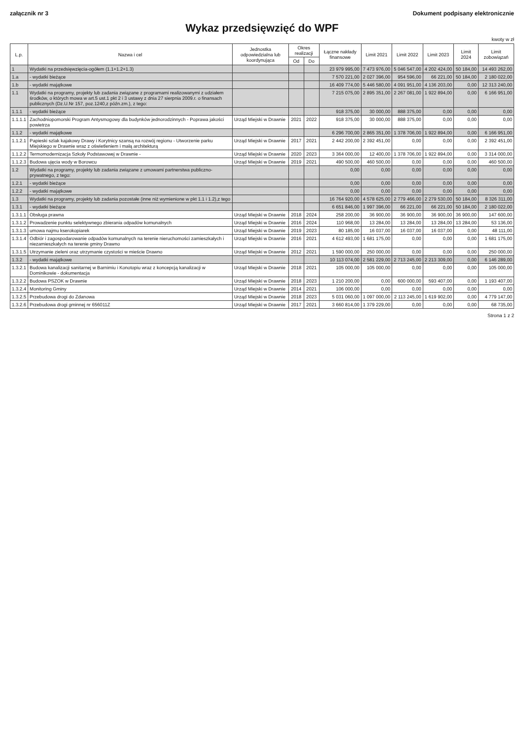załącznik nr 3 Dokument podpisany elektronicznie
Wykaz przedsięwzięć do WPF
kwoty w zł
| L.p. | Nazwa i cel | Jednostka odpowiedzialna lub koordynująca | Okres realizacji | | Łączne nakłady finansowe | Limit 2021 | Limit 2022 | Limit 2023 | Limit 2024 | Limit zobowiązań |
| --- | --- | --- | --- | --- | --- | --- | --- | --- | --- | --- |
| | | | Od | Do | | | | | | |
| 1 | Wydatki na przedsięwzięcia-ogółem (1.1+1.2+1.3) | | | | 23 979 995,00 | 7 473 976,00 | 5 046 547,00 | 4 202 424,00 | 50 184,00 | 14 493 262,00 |
| 1.a | - wydatki bieżące | | | | 7 570 221,00 | 2 027 396,00 | 954 596,00 | 66 221,00 | 50 184,00 | 2 180 022,00 |
| 1.b | - wydatki majątkowe | | | | 16 409 774,00 | 5 446 580,00 | 4 091 951,00 | 4 136 203,00 | 0,00 | 12 313 240,00 |
| 1.1 | Wydatki na programy, projekty lub zadania związane z programami realizowanymi z udziałem środków, o których mowa w art.5 ust.1 pkt 2 i 3 ustawy z dnia 27 sierpnia 2009.r. o finansach publicznych (Dz.U.Nr 157, poz.1240,z późn.zm.), z tego: | | | | 7 215 075,00 | 2 895 351,00 | 2 267 081,00 | 1 922 894,00 | 0,00 | 6 166 951,00 |
| 1.1.1 | - wydatki bieżące | | | | 918 375,00 | 30 000,00 | 888 375,00 | 0,00 | 0,00 | 0,00 |
| 1.1.1.1 | Zachodniopomorski Program Antysmogowy dla budynków jednorodzinnych - Poprawa jakości powietrza | Urząd Miejski w Drawnie | 2021 | 2022 | 918 375,00 | 30 000,00 | 888 375,00 | 0,00 | 0,00 | 0,00 |
| 1.1.2 | - wydatki majątkowe | | | | 6 296 700,00 | 2 865 351,00 | 1 378 706,00 | 1 922 894,00 | 0,00 | 6 166 951,00 |
| 1.1.2.1 | Papieski szlak kajakowy Drawy i Korytnicy szansą na rozwój regionu - Utworzenie parku Miejskiego w Drawnie wraz z oświetleniem i małą architekturą | Urząd Miejski w Drawnie | 2017 | 2021 | 2 442 200,00 | 2 392 451,00 | 0,00 | 0,00 | 0,00 | 2 392 451,00 |
| 1.1.2.2 | Termomodernizacja Szkoły Podstawowej w Drawnie - | Urząd Miejski w Drawnie | 2020 | 2023 | 3 364 000,00 | 12 400,00 | 1 378 706,00 | 1 922 894,00 | 0,00 | 3 314 000,00 |
| 1.1.2.3 | Budowa ujęcia wody w Borowcu | Urząd Miejski w Drawnie | 2019 | 2021 | 490 500,00 | 460 500,00 | 0,00 | 0,00 | 0,00 | 460 500,00 |
| 1.2 | Wydatki na programy, projekty lub zadania związane z umowami partnerstwa publiczno-prywatnego, z tego: | | | | 0,00 | 0,00 | 0,00 | 0,00 | 0,00 | 0,00 |
| 1.2.1 | - wydatki bieżące | | | | 0,00 | 0,00 | 0,00 | 0,00 | 0,00 | 0,00 |
| 1.2.2 | - wydatki majątkowe | | | | 0,00 | 0,00 | 0,00 | 0,00 | 0,00 | 0,00 |
| 1.3 | Wydatki na programy, projekty lub zadania pozostałe (inne niż wymienione w pkt 1.1 i 1.2),z tego | | | | 16 764 920,00 | 4 578 625,00 | 2 779 466,00 | 2 279 530,00 | 50 184,00 | 8 326 311,00 |
| 1.3.1 | - wydatki bieżące | | | | 6 651 846,00 | 1 997 396,00 | 66 221,00 | 66 221,00 | 50 184,00 | 2 180 022,00 |
| 1.3.1.1 | Obsługa prawna | Urząd Miejski w Drawnie | 2018 | 2024 | 258 200,00 | 36 900,00 | 36 900,00 | 36 900,00 | 36 900,00 | 147 600,00 |
| 1.3.1.2 | Prowadzenie punktu selektywnego zbierania odpadów komunalnych | Urząd Miejski w Drawnie | 2016 | 2024 | 110 968,00 | 13 284,00 | 13 284,00 | 13 284,00 | 13 284,00 | 53 136,00 |
| 1.3.1.3 | umowa najmu kserokopiarek | Urząd Miejski w Drawnie | 2019 | 2023 | 80 185,00 | 16 037,00 | 16 037,00 | 16 037,00 | 0,00 | 48 111,00 |
| 1.3.1.4 | Odbiór i zagospodarowanie odpadów komunalnych na terenie nieruchomości zamieszkałych i niezamieszkałych na terenie gminy Drawno | Urząd Miejski w Drawnie | 2016 | 2021 | 4 612 493,00 | 1 681 175,00 | 0,00 | 0,00 | 0,00 | 1 681 175,00 |
| 1.3.1.5 | Utrzymanie zieleni oraz utrzymanie czystości w mieście Drawno | Urząd Miejski w Drawnie | 2012 | 2021 | 1 590 000,00 | 250 000,00 | 0,00 | 0,00 | 0,00 | 250 000,00 |
| 1.3.2 | - wydatki majątkowe | | | | 10 113 074,00 | 2 581 229,00 | 2 713 245,00 | 2 213 309,00 | 0,00 | 6 146 289,00 |
| 1.3.2.1 | Budowa kanalizacji sanitarnej w Barnimiu i Konotopiu wraz z koncepcją kanalizacji w Dominikowie - dokumentacja | Urząd Miejski w Drawnie | 2018 | 2021 | 105 000,00 | 105 000,00 | 0,00 | 0,00 | 0,00 | 105 000,00 |
| 1.3.2.2 | Budowa PSZOK w Drawnie | Urząd Miejski w Drawnie | 2018 | 2023 | 1 210 200,00 | 0,00 | 600 000,00 | 593 407,00 | 0,00 | 1 193 407,00 |
| 1.3.2.4 | Monitoring Gminy | Urząd Miejski w Drawnie | 2014 | 2021 | 106 000,00 | 0,00 | 0,00 | 0,00 | 0,00 | 0,00 |
| 1.3.2.5 | Przebudowa drogi do Zdanowa | Urząd Miejski w Drawnie | 2018 | 2023 | 5 031 060,00 | 1 097 000,00 | 2 113 245,00 | 1 619 902,00 | 0,00 | 4 779 147,00 |
| 1.3.2.6 | Przebudowa drogi gminnej nr 656011Z | Urząd Miejski w Drawnie | 2017 | 2021 | 3 660 814,00 | 1 379 229,00 | 0,00 | 0,00 | 0,00 | 68 735,00 |
Strona 1 z 2